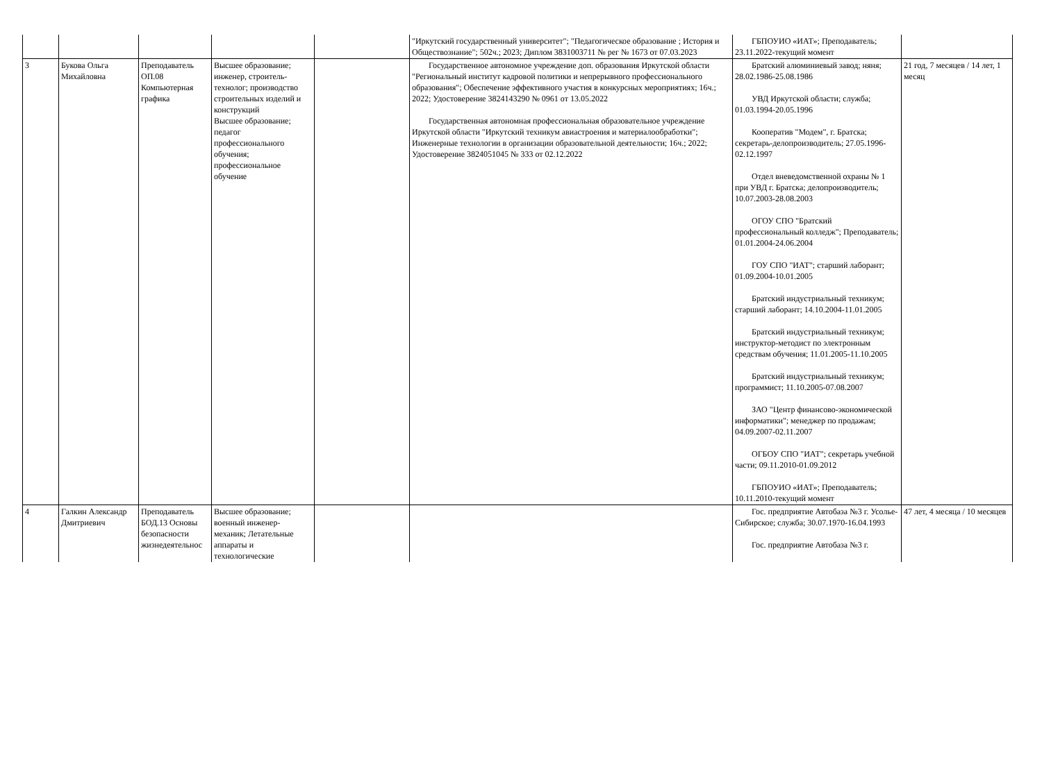| | | | | | "Иркутский государственный университет"; "Педагогическое образование ; История и Обществознание"; 502ч.; 2023; Диплом 3831003711 № рег № 1673 от 07.03.2023 | ГБПОУИО «ИАТ»; Преподаватель; 23.11.2022-текущий момент | |
| 3 | Букова Ольга Михайловна | Преподаватель ОП.08 Компьютерная графика | Высшее образование; инженер, строитель-технолог; производство строительных изделий и конструкций Высшее образование; педагог профессионального обучения; профессиональное обучение | | Государственное автономное учреждение доп. образования Иркутской области "Региональный институт кадровой политики и непрерывного профессионального образования"; Обеспечение эффективного участия в конкурсных мероприятиях; 16ч.; 2022; Удостоверение 3824143290 № 0961 от 13.05.2022 Государственная автономная профессиональная образовательное учреждение Иркутской области "Иркутский техникум авиастроения и материалообработки"; Инженерные технологии в организации образовательной деятельности; 16ч.; 2022; Удостоверение 3824051045 № 333 от 02.12.2022 | Братский алюминиевый завод; няня; 28.02.1986-25.08.1986 УВД Иркутской области; служба; 01.03.1994-20.05.1996 Кооператив "Модем", г. Братска; секретарь-делопроизводитель; 27.05.1996-02.12.1997 Отдел вневедомственной охраны № 1 при УВД г. Братска; делопроизводитель; 10.07.2003-28.08.2003 ОГОУ СПО "Братский профессиональный колледж"; Преподаватель; 01.01.2004-24.06.2004 ГОУ СПО "ИАТ"; старший лаборант; 01.09.2004-10.01.2005 Братский индустриальный техникум; старший лаборант; 14.10.2004-11.01.2005 Братский индустриальный техникум; инструктор-методист по электронным средствам обучения; 11.01.2005-11.10.2005 Братский индустриальный техникум; программист; 11.10.2005-07.08.2007 ЗАО "Центр финансово-экономической информатики"; менеджер по продажам; 04.09.2007-02.11.2007 ОГБОУ СПО "ИАТ"; секретарь учебной части; 09.11.2010-01.09.2012 ГБПОУИО «ИАТ»; Преподаватель; 10.11.2010-текущий момент | 21 год, 7 месяцев / 14 лет, 1 месяц |
| 4 | Галкин Александр Дмитриевич | Преподаватель БОД.13 Основы безопасности жизнедеятельнос | Высшее образование; военный инженер-механик; Летательные аппараты и технологические | | | Гос. предприятие Автобаза №3 г. Усолье-Сибирское; служба; 30.07.1970-16.04.1993 Гос. предприятие Автобаза №3 г. | 47 лет, 4 месяца / 10 месяцев |